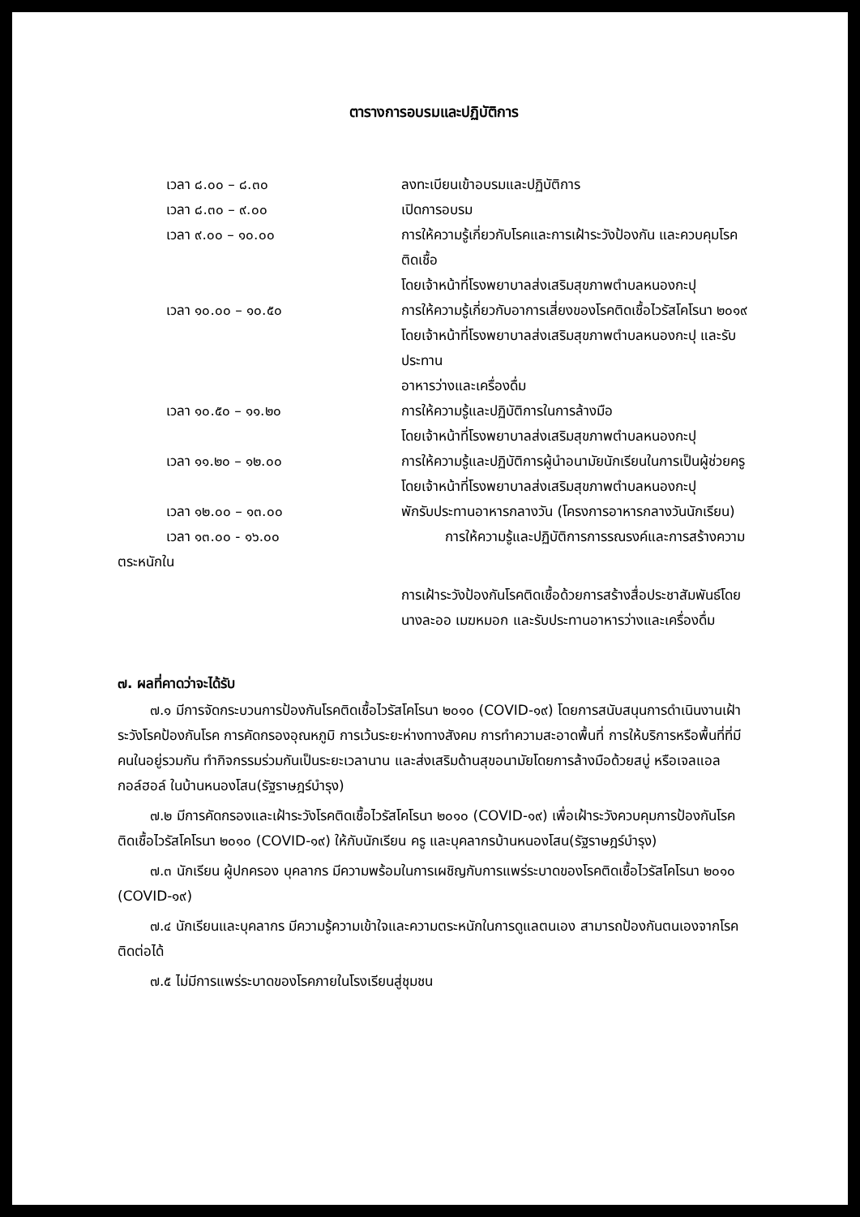ตารางการอบรมและปฏิบัติการ
เวลา ๘.๐๐ – ๘.๓๐ ลงทะเบียนเข้าอบรมและปฏิบัติการ
เวลา ๘.๓๐ – ๙.๐๐ เปิดการอบรม
เวลา ๙.๐๐ – ๑๐.๐๐ การให้ความรู้เกี่ยวกับโรคและการเฝ้าระวังป้องกัน และควบคุมโรคติดเชื้อ
โดยเจ้าหน้าที่โรงพยาบาลส่งเสริมสุขภาพตำบลหนองกะปุ
เวลา ๑๐.๐๐ – ๑๐.๕๐ การให้ความรู้เกี่ยวกับอาการเสี่ยงของโรคติดเชื้อไวรัสโคโรนา ๒๐๑๙
โดยเจ้าหน้าที่โรงพยาบาลส่งเสริมสุขภาพตำบลหนองกะปุ และรับประทาน
อาหารว่างและเครื่องดื่ม
เวลา ๑๐.๕๐ – ๑๑.๒๐ การให้ความรู้และปฏิบัติการในการล้างมือ
โดยเจ้าหน้าที่โรงพยาบาลส่งเสริมสุขภาพตำบลหนองกะปุ
เวลา ๑๑.๒๐ – ๑๒.๐๐ การให้ความรู้และปฏิบัติการผู้นำอนามัยนักเรียนในการเป็นผู้ช่วยครู
โดยเจ้าหน้าที่โรงพยาบาลส่งเสริมสุขภาพตำบลหนองกะปุ
เวลา ๑๒.๐๐ – ๑๓.๐๐ พักรับประทานอาหารกลางวัน (โครงการอาหารกลางวันนักเรียน)
เวลา ๑๓.๐๐ - ๑๖.๐๐ การให้ความรู้และปฏิบัติการการรณรงค์และการสร้างความ
ตระหนักใน
การเฝ้าระวังป้องกันโรคติดเชื้อด้วยการสร้างสื่อประชาสัมพันธ์โดย
นางละออ เมฆหมอก และรับประทานอาหารว่างและเครื่องดื่ม
๗. ผลที่คาดว่าจะได้รับ
๗.๑ มีการจัดกระบวนการป้องกันโรคติดเชื้อไวรัสโคโรนา ๒๐๑๐ (COVID-๑๙) โดยการสนับสนุนการดำเนินงานเฝ้าระวังโรคป้องกันโรค การคัดกรองอุณหภูมิ การเว้นระยะห่างทางสังคม การทำความสะอาดพื้นที่ การให้บริการหรือพื้นที่ที่มีคนในอยู่รวมกัน ทำกิจกรรมร่วมกันเป็นระยะเวลานาน และส่งเสริมด้านสุขอนามัยโดยการล้างมือด้วยสบู่ หรือเจลแอลกอล์ฮอล์ ในบ้านหนองโสน(รัฐราษฎร์บำรุง)
๗.๒ มีการคัดกรองและเฝ้าระวังโรคติดเชื้อไวรัสโคโรนา ๒๐๑๐ (COVID-๑๙) เพื่อเฝ้าระวังควบคุมการป้องกันโรคติดเชื้อไวรัสโคโรนา ๒๐๑๐ (COVID-๑๙) ให้กับนักเรียน ครู และบุคลากรบ้านหนองโสน(รัฐราษฎร์บำรุง)
๗.๓ นักเรียน ผู้ปกครอง บุคลากร มีความพร้อมในการเผชิญกับการแพร่ระบาดของโรคติดเชื้อไวรัสโคโรนา ๒๐๑๐ (COVID-๑๙)
๗.๔ นักเรียนและบุคลากร มีความรู้ความเข้าใจและความตระหนักในการดูแลตนเอง สามารถป้องกันตนเองจากโรคติดต่อได้
๗.๕ ไม่มีการแพร่ระบาดของโรคภายในโรงเรียนสู่ชุมชน